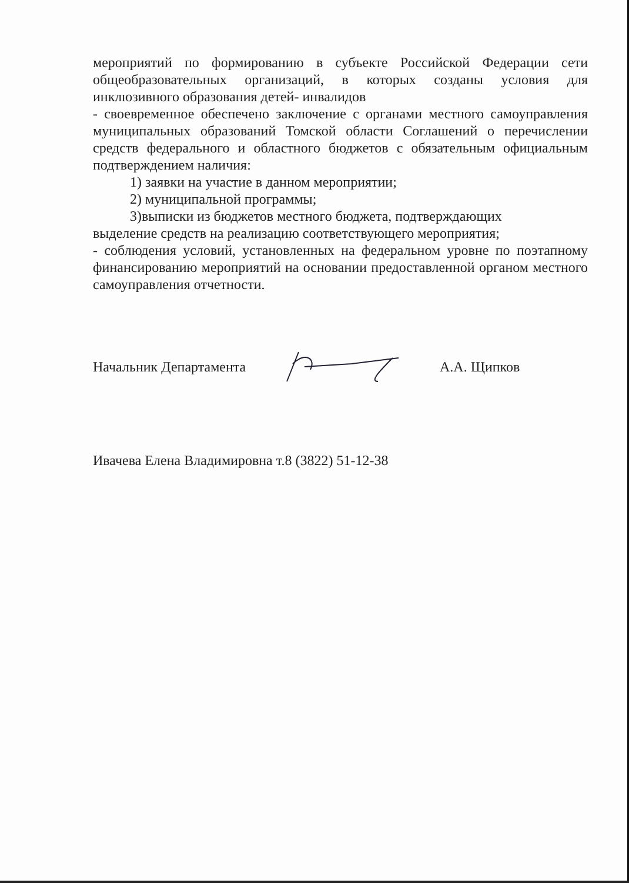мероприятий по формированию в субъекте Российской Федерации сети общеобразовательных организаций, в которых созданы условия для инклюзивного образования детей- инвалидов
- своевременное обеспечено заключение с органами местного самоуправления муниципальных образований Томской области Соглашений о перечислении средств федерального и областного бюджетов с обязательным официальным подтверждением наличия:
1) заявки на участие в данном мероприятии;
2) муниципальной программы;
3)выписки из бюджетов местного бюджета, подтверждающих
выделение средств на реализацию соответствующего мероприятия;
- соблюдения условий, установленных на федеральном уровне по поэтапному финансированию мероприятий на основании предоставленной органом местного самоуправления отчетности.
Начальник Департамента А.А. Щипков
Ивачева Елена Владимировна т.8 (3822) 51-12-38